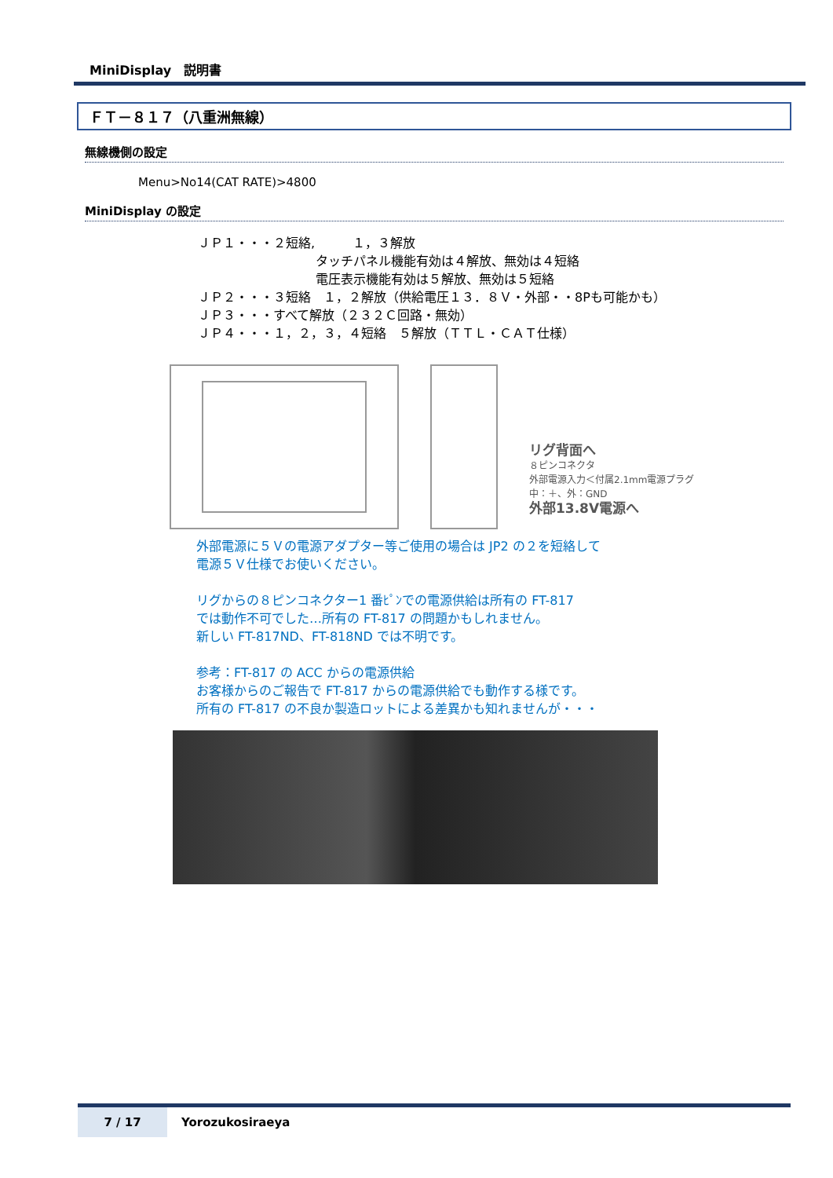MiniDisplay　説明書
ＦＴ－８１７（八重洲無線）
無線機側の設定
Menu>No14(CAT RATE)>4800
MiniDisplay の設定
ＪＰ１・・・２短絡,　　　１，３解放
タッチパネル機能有効は４解放、無効は４短絡
電圧表示機能有効は５解放、無効は５短絡
ＪＰ２・・・３短絡　１，２解放（供給電圧１３．８Ｖ・外部・・8Pも可能かも）
ＪＰ３・・・すべて解放（２３２Ｃ回路・無効）
ＪＰ４・・・１，２，３，４短絡　５解放（ＴＴＬ・ＣＡＴ仕様）
リグ背面へ
８ピンコネクタ
外部電源入力＜付属2.1mm電源プラグ
中：＋、外：GND
外部13.8V電源へ
外部電源に５Ｖの電源アダプター等ご使用の場合は JP2 の２を短絡して
電源５Ｖ仕様でお使いください。
リグからの８ピンコネクター1 番ﾋﾟﾝでの電源供給は所有の FT-817
では動作不可でした…所有の FT-817 の問題かもしれません。
新しい FT-817ND、FT-818ND では不明です。
参考：FT-817 の ACC からの電源供給
お客様からのご報告で FT-817 からの電源供給でも動作する様です。
所有の FT-817 の不良か製造ロットによる差異かも知れませんが・・・
7 / 17 Yorozukosiraeya